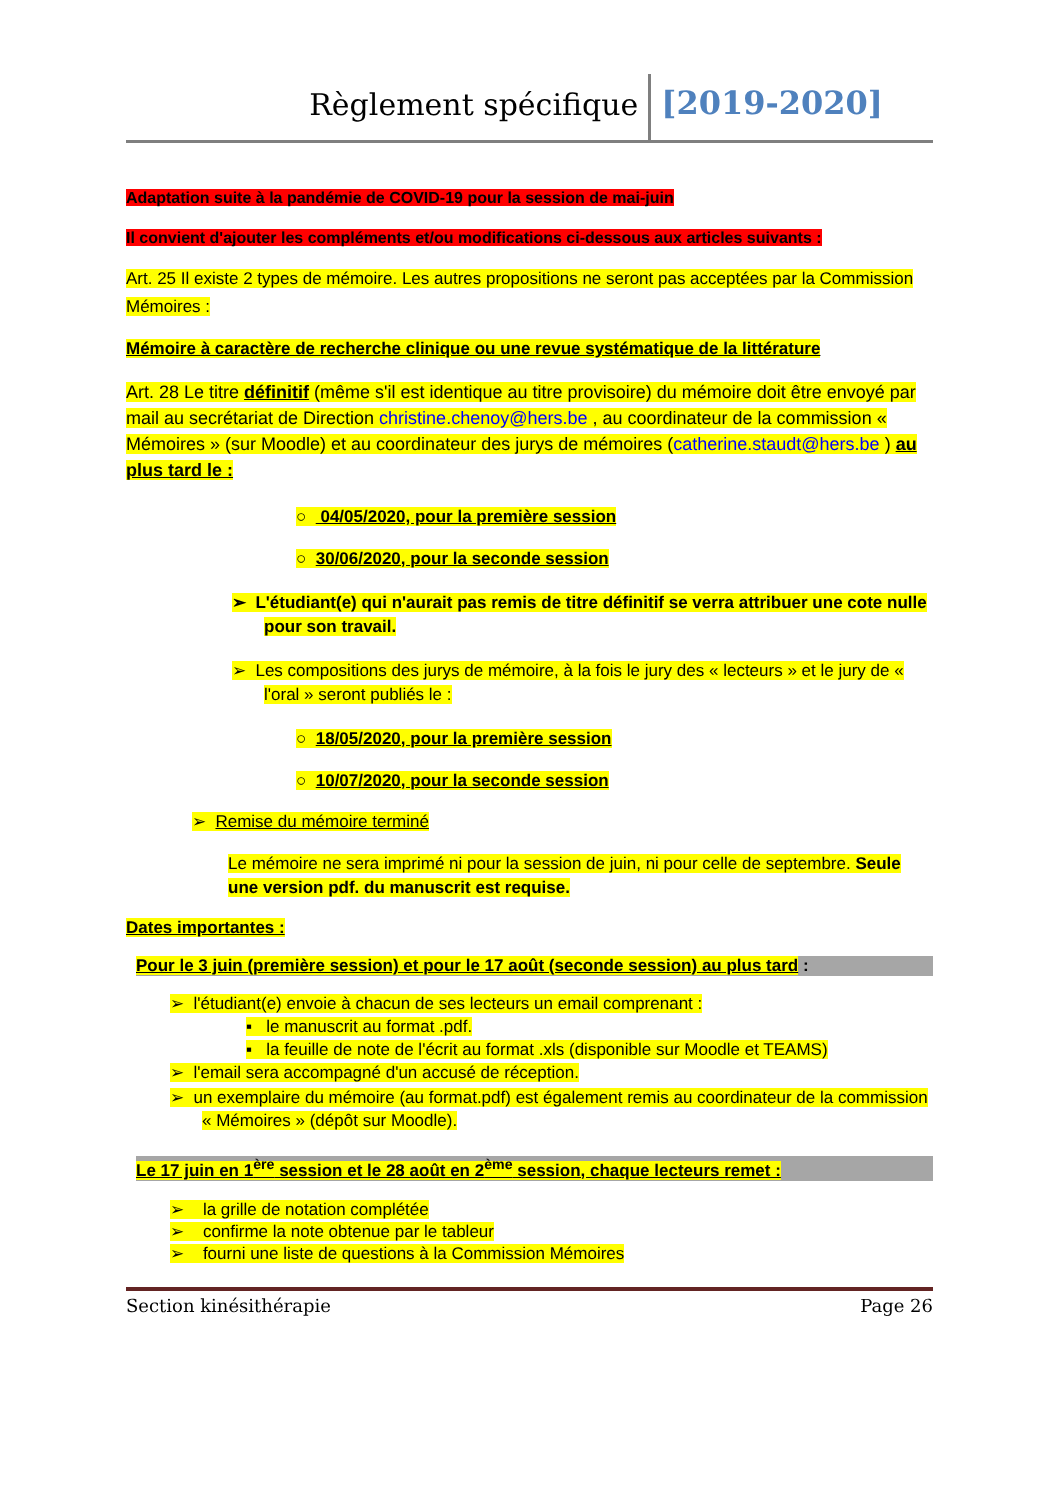Règlement spécifique [2019-2020]
Adaptation suite à la pandémie de COVID-19 pour la session de mai-juin
Il convient d'ajouter les compléments et/ou modifications ci-dessous aux articles suivants :
Art. 25 Il existe 2 types de mémoire. Les autres propositions ne seront pas acceptées par la Commission Mémoires :
Mémoire à caractère de recherche clinique ou une revue systématique de la littérature
Art. 28 Le titre définitif (même s'il est identique au titre provisoire) du mémoire doit être envoyé par mail au secrétariat de Direction christine.chenoy@hers.be , au coordinateur de la commission « Mémoires » (sur Moodle) et au coordinateur des jurys de mémoires (catherine.staudt@hers.be ) au plus tard le :
○ 04/05/2020, pour la première session
○ 30/06/2020, pour la seconde session
➢ L'étudiant(e) qui n'aurait pas remis de titre définitif se verra attribuer une cote nulle pour son travail.
➢ Les compositions des jurys de mémoire, à la fois le jury des « lecteurs » et le jury de « l'oral » seront publiés le :
○ 18/05/2020, pour la première session
○ 10/07/2020, pour la seconde session
➢ Remise du mémoire terminé
Le mémoire ne sera imprimé ni pour la session de juin, ni pour celle de septembre. Seule une version pdf. du manuscrit est requise.
Dates importantes :
Pour le 3 juin (première session) et pour le 17 août (seconde session) au plus tard :
➢ l'étudiant(e) envoie à chacun de ses lecteurs un email comprenant :
▪ le manuscrit au format .pdf.
▪ la feuille de note de l'écrit au format .xls (disponible sur Moodle et TEAMS)
➢ l'email sera accompagné d'un accusé de réception.
➢ un exemplaire du mémoire (au format.pdf) est également remis au coordinateur de la commission « Mémoires » (dépôt sur Moodle).
Le 17 juin en 1<sup>ère</sup> session et le 28 août en 2<sup>ème</sup> session, chaque lecteurs remet :
➢ la grille de notation complétée
➢ confirme la note obtenue par le tableur
➢ fourni une liste de questions à la Commission Mémoires
Section kinésithérapie Page 26